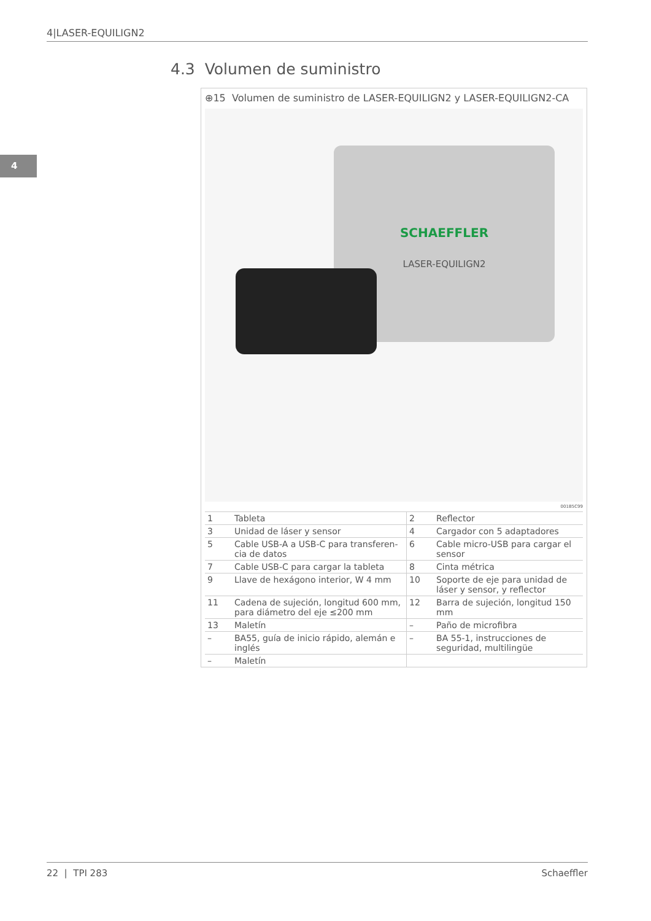4|LASER-EQUILIGN2
4
4.3 Volumen de suministro
⊕15 Volumen de suministro de LASER-EQUILIGN2 y LASER-EQUILIGN2-CA
SCHAEFFLER
LASER-EQUILIGN2
001B5C99
| 1 | Tableta | 2 | Reflector |
| 3 | Unidad de láser y sensor | 4 | Cargador con 5 adaptadores |
| 5 | Cable USB-A a USB-C para transferen-cia de datos | 6 | Cable micro-USB para cargar el sensor |
| 7 | Cable USB-C para cargar la tableta | 8 | Cinta métrica |
| 9 | Llave de hexágono interior, W 4 mm | 10 | Soporte de eje para unidad de láser y sensor, y reflector |
| 11 | Cadena de sujeción, longitud 600 mm, para diámetro del eje ≤200 mm | 12 | Barra de sujeción, longitud 150 mm |
| 13 | Maletín | – | Paño de microfibra |
| – | BA55, guía de inicio rápido, alemán e inglés | – | BA 55-1, instrucciones de seguridad, multilingüe |
| – | Maletín | | |
22 | TPI 283 Schaeffler